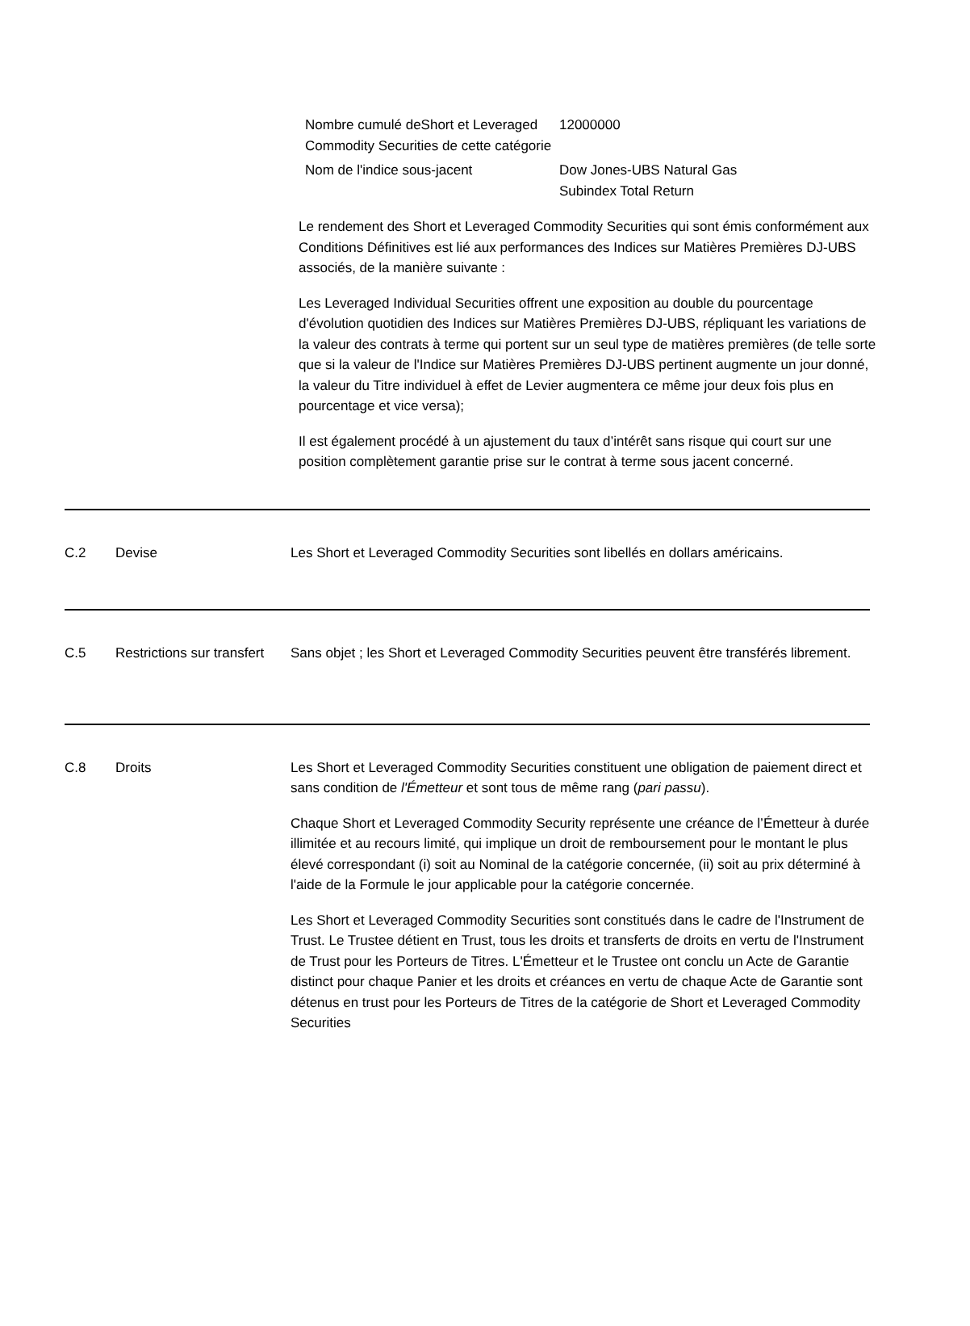| Nombre cumulé deShort et Leveraged Commodity Securities de cette catégorie | 12000000 |
| Nom de l'indice sous-jacent | Dow Jones-UBS Natural Gas Subindex Total Return |
Le rendement des Short et Leveraged Commodity Securities qui sont émis conformément aux Conditions Définitives est lié aux performances des Indices sur Matières Premières DJ-UBS associés, de la manière suivante :
Les Leveraged Individual Securities offrent une exposition au double du pourcentage d'évolution quotidien des Indices sur Matières Premières DJ-UBS, répliquant les variations de la valeur des contrats à terme qui portent sur un seul type de matières premières (de telle sorte que si la valeur de l'Indice sur Matières Premières DJ-UBS pertinent augmente un jour donné, la valeur du Titre individuel à effet de Levier augmentera ce même jour deux fois plus en pourcentage et vice versa);
Il est également procédé à un ajustement du taux d’intérêt sans risque qui court sur une position complètement garantie prise sur le contrat à terme sous jacent concerné.
C.2 Devise Les Short et Leveraged Commodity Securities sont libellés en dollars américains.
C.5 Restrictions sur transfert
Sans objet ; les Short et Leveraged Commodity Securities peuvent être transférés librement.
C.8 Droits Les Short et Leveraged Commodity Securities constituent une obligation de paiement direct et sans condition de l'Émetteur et sont tous de même rang (pari passu).
Chaque Short et Leveraged Commodity Security représente une créance de l’Émetteur à durée illimitée et au recours limité, qui implique un droit de remboursement pour le montant le plus élevé correspondant (i) soit au Nominal de la catégorie concernée, (ii) soit au prix déterminé à l'aide de la Formule le jour applicable pour la catégorie concernée.
Les Short et Leveraged Commodity Securities sont constitués dans le cadre de l'Instrument de Trust. Le Trustee détient en Trust, tous les droits et transferts de droits en vertu de l'Instrument de Trust pour les Porteurs de Titres. L'Émetteur et le Trustee ont conclu un Acte de Garantie distinct pour chaque Panier et les droits et créances en vertu de chaque Acte de Garantie sont détenus en trust pour les Porteurs de Titres de la catégorie de Short et Leveraged Commodity Securities